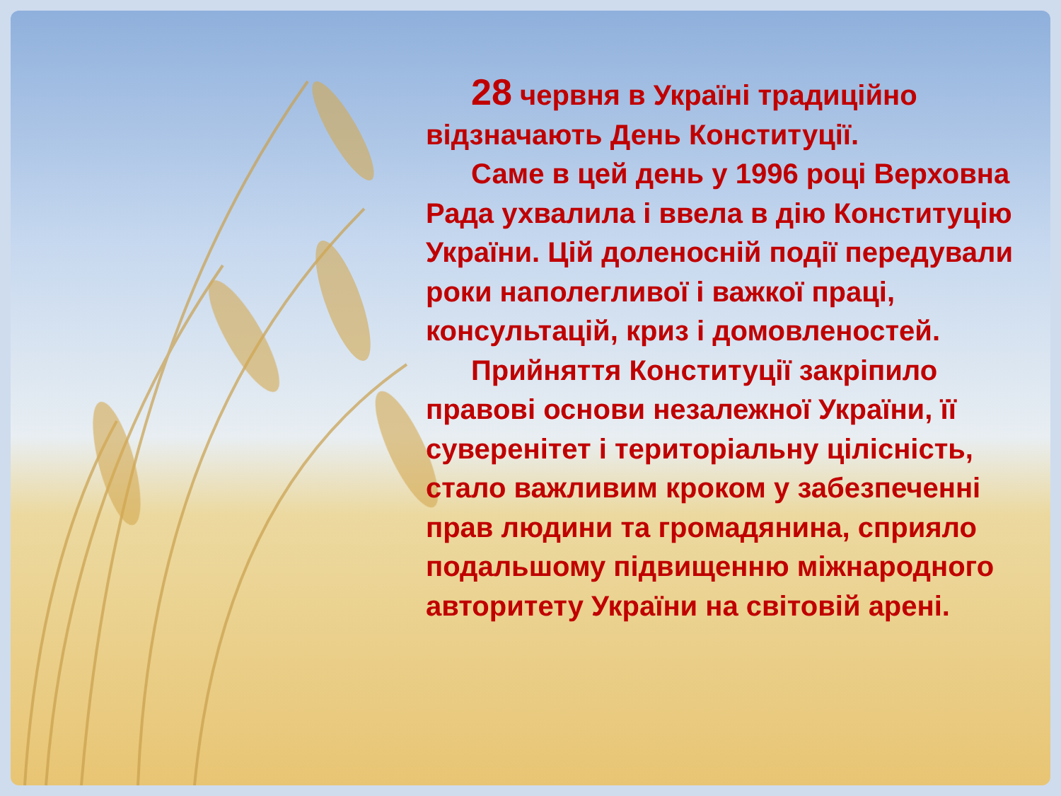28 червня в Україні традиційно відзначають День Конституції.
Саме в цей день у 1996 році Верховна Рада ухвалила і ввела в дію Конституцію України. Цій доленосній події передували роки наполегливої і важкої праці, консультацій, криз і домовленостей.
Прийняття Конституції закріпило правові основи незалежної України, її суверенітет і територіальну цілісність, стало важливим кроком у забезпеченні прав людини та громадянина, сприяло подальшому підвищенню міжнародного авторитету України на світовій арені.